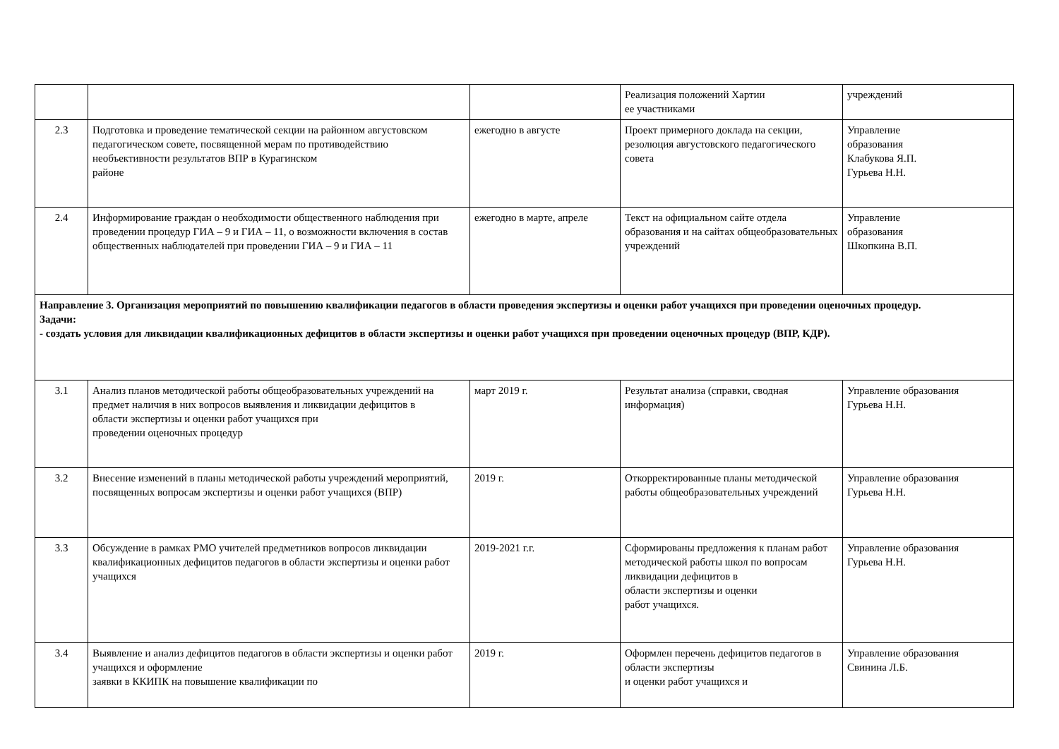| | | | Реализация положений Хартии ее участниками | учреждений |
| 2.3 | Подготовка и проведение тематической секции на районном августовском педагогическом совете, посвященной мерам по противодействию необъективности результатов ВПР в Курагинском районе | ежегодно в августе | Проект примерного доклада на секции, резолюция августовского педагогического совета | Управление образования Клабукова Я.П. Гурьева Н.Н. |
| 2.4 | Информирование граждан о необходимости общественного наблюдения при проведении процедур ГИА – 9 и ГИА – 11, о возможности включения в состав общественных наблюдателей при проведении ГИА – 9 и ГИА – 11 | ежегодно в марте, апреле | Текст на официальном сайте отдела образования и на сайтах общеобразовательных учреждений | Управление образования Шкопкина В.П. |
| Направление 3. Организация мероприятий по повышению квалификации педагогов в области проведения экспертизы и оценки работ учащихся при проведении оценочных процедур. Задачи: - создать условия для ликвидации квалификационных дефицитов в области экспертизы и оценки работ учащихся при проведении оценочных процедур (ВПР, КДР). | | | | |
| 3.1 | Анализ планов методической работы общеобразовательных учреждений на предмет наличия в них вопросов выявления и ликвидации дефицитов в области экспертизы и оценки работ учащихся при проведении оценочных процедур | март 2019 г. | Результат анализа (справки, сводная информация) | Управление образования Гурьева Н.Н. |
| 3.2 | Внесение изменений в планы методической работы учреждений мероприятий, посвященных вопросам экспертизы и оценки работ учащихся (ВПР) | 2019 г. | Откорректированные планы методической работы общеобразовательных учреждений | Управление образования Гурьева Н.Н. |
| 3.3 | Обсуждение в рамках РМО учителей предметников вопросов ликвидации квалификационных дефицитов педагогов в области экспертизы и оценки работ учащихся | 2019-2021 г.г. | Сформированы предложения к планам работ методической работы школ по вопросам ликвидации дефицитов в области экспертизы и оценки работ учащихся. | Управление образования Гурьева Н.Н. |
| 3.4 | Выявление и анализ дефицитов педагогов в области экспертизы и оценки работ учащихся и оформление заявки в ККИПК на повышение квалификации по | 2019 г. | Оформлен перечень дефицитов педагогов в области экспертизы и оценки работ учащихся и | Управление образования Свинина Л.Б. |